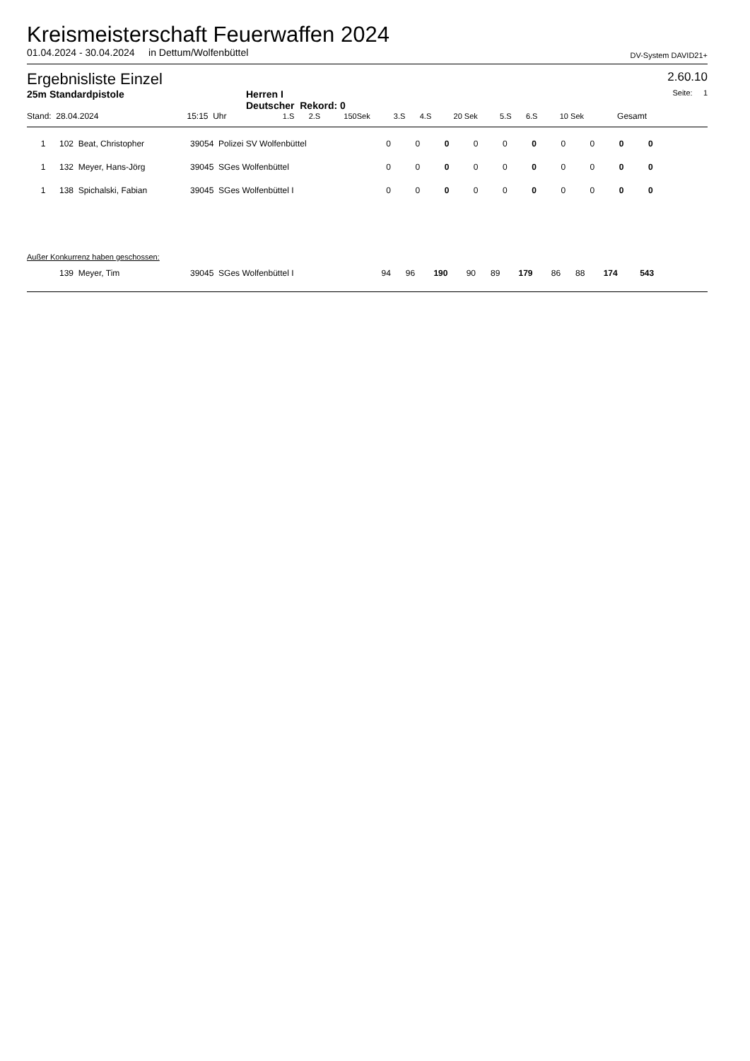Kreismeisterschaft Feuerwaffen 2024
01.04.2024 - 30.04.2024 in Dettum/Wolfenbüttel DV-System DAVID21+
Ergebnisliste Einzel 2.60.10
25m Standardpistole Herren I
Deutscher Rekord: 0 Seite: 1
| Stand: 28.04.2024 | 15:15 Uhr | | 1.S | 2.S | 150Sek | 3.S | 4.S | 20 Sek | 5.S | 6.S | 10 Sek | Gesamt | |
| 1 | 102 Beat, Christopher | 39054 Polizei SV Wolfenbüttel | 0 | 0 | 0 | 0 | 0 | 0 | 0 | 0 | 0 | 0 | |
| 1 | 132 Meyer, Hans-Jörg | 39045 SGes Wolfenbüttel | 0 | 0 | 0 | 0 | 0 | 0 | 0 | 0 | 0 | 0 | |
| 1 | 138 Spichalski, Fabian | 39045 SGes Wolfenbüttel I | 0 | 0 | 0 | 0 | 0 | 0 | 0 | 0 | 0 | 0 | |
Außer Konkurrenz haben geschossen:
| | 139 Meyer, Tim | 39045 SGes Wolfenbüttel I | 94 | 96 | 190 | 90 | 89 | 179 | 86 | 88 | 174 | 543 | |